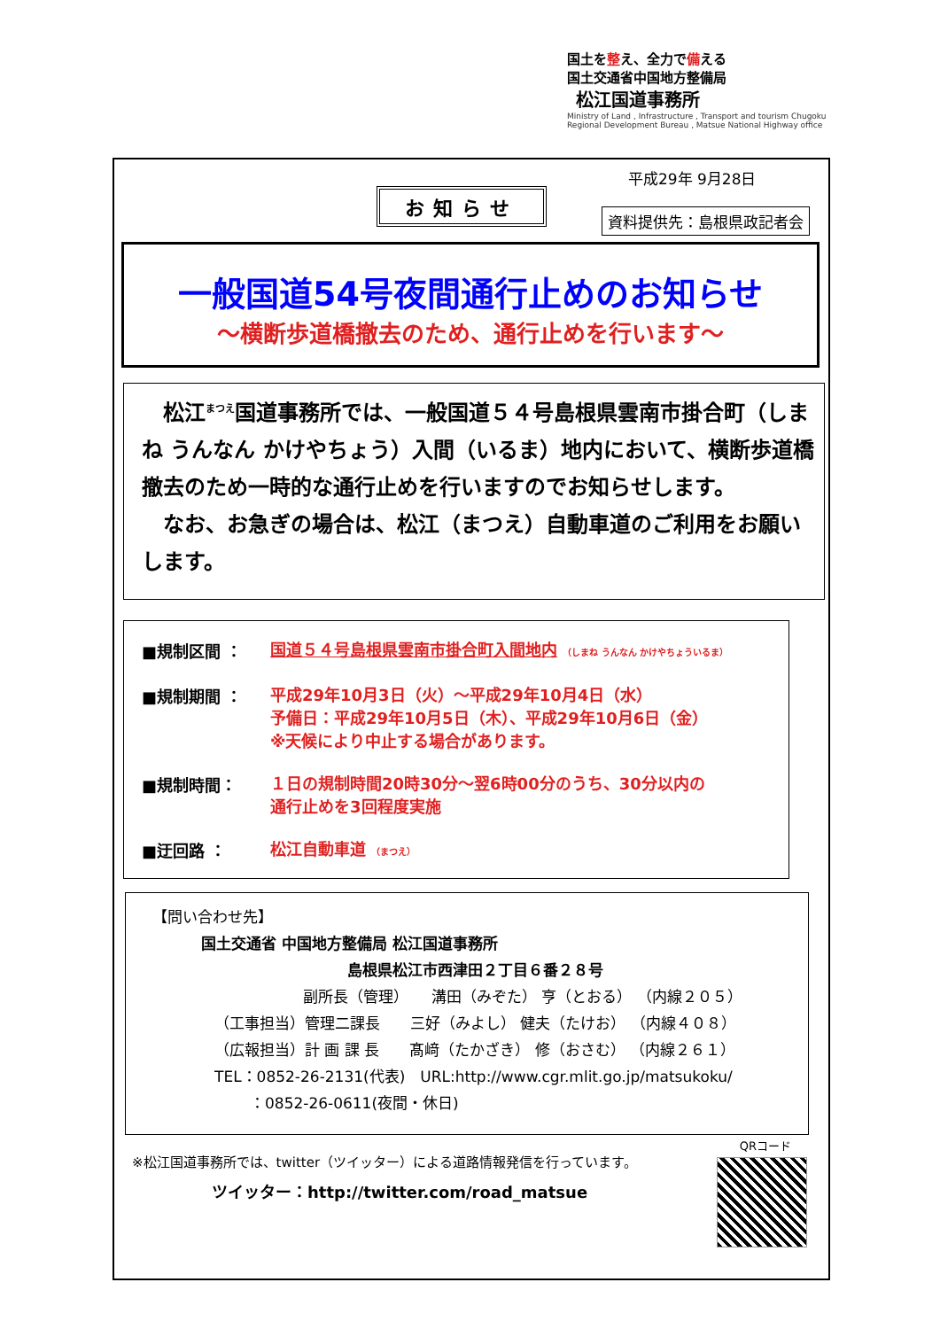国土を整え、全力で備える
国土交通省中国地方整備局
松江国道事務所
Ministry of Land , Infrastructure , Transport and tourism Chugoku Regional Development Bureau , Matsue National Highway office
平成29年 9月28日
お知らせ
資料提供先：島根県政記者会
一般国道54号夜間通行止めのお知らせ
～横断歩道橋撤去のため、通行止めを行います～
　松江<sup>まつえ</sup>国道事務所では、一般国道５４号島根県雲南市掛合町（しまね うんなん かけやちょう）入間（いるま）地内において、横断歩道橋撤去のため一時的な通行止めを行いますのでお知らせします。
　なお、お急ぎの場合は、松江（まつえ）自動車道のご利用をお願いします。
■規制区間 ：
国道５４号島根県雲南市掛合町入間地内 （しまね うんなん かけやちょういるま）
■規制期間 ：
平成29年10月3日（火）～平成29年10月4日（水）
予備日：平成29年10月5日（木）、平成29年10月6日（金）
※天候により中止する場合があります。
■規制時間：
１日の規制時間20時30分～翌6時00分のうち、30分以内の
通行止めを3回程度実施
■迂回路 ：
松江自動車道 （まつえ）
【問い合わせ先】
国土交通省 中国地方整備局 松江国道事務所
島根県松江市西津田２丁目６番２８号
副所長（管理）　　溝田（みぞた） 亨（とおる） （内線２０５）
（工事担当）管理二課長　　三好（みよし） 健夫（たけお） （内線４０８）
（広報担当）計 画 課 長　　髙﨑（たかざき） 修（おさむ） （内線２６１）
TEL：0852-26-2131(代表)　URL:http://www.cgr.mlit.go.jp/matsukoku/
：0852-26-0611(夜間・休日)
※松江国道事務所では、twitter（ツイッター）による道路情報発信を行っています。
ツイッター：http://twitter.com/road_matsue
QRコード